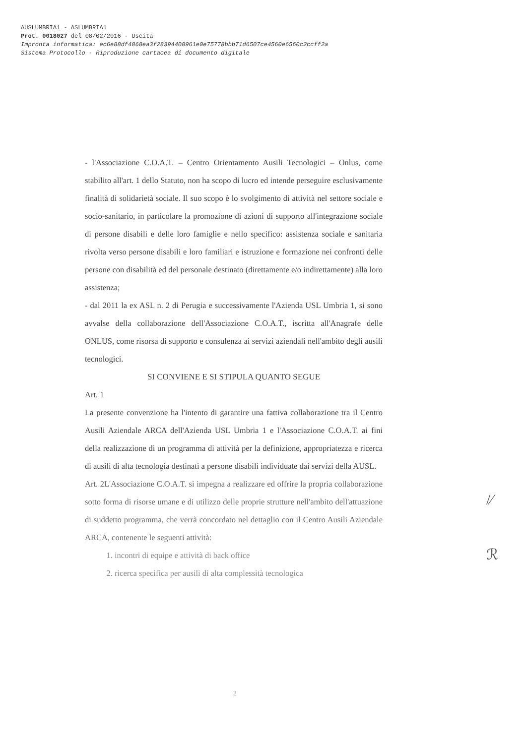AUSLUMBRIA1 - ASLUMBRIA1
Prot. 0018027 del 08/02/2016 - Uscita
Impronta informatica: ec6e88df4068ea3f28394408961e0e75778bbb71d6507ce4560e6560c2ccff2a
Sistema Protocollo - Riproduzione cartacea di documento digitale
- l'Associazione C.O.A.T. – Centro Orientamento Ausili Tecnologici – Onlus, come stabilito all'art. 1 dello Statuto, non ha scopo di lucro ed intende perseguire esclusivamente finalità di solidarietà sociale. Il suo scopo è lo svolgimento di attività nel settore sociale e socio-sanitario, in particolare la promozione di azioni di supporto all'integrazione sociale di persone disabili e delle loro famiglie e nello specifico: assistenza sociale e sanitaria rivolta verso persone disabili e loro familiari e istruzione e formazione nei confronti delle persone con disabilità ed del personale destinato (direttamente e/o indirettamente) alla loro assistenza;
- dal 2011 la ex ASL n. 2 di Perugia e successivamente l'Azienda USL Umbria 1, si sono avvalse della collaborazione dell'Associazione C.O.A.T., iscritta all'Anagrafe delle ONLUS, come risorsa di supporto e consulenza ai servizi aziendali nell'ambito degli ausili tecnologici.
SI CONVIENE E SI STIPULA QUANTO SEGUE
Art. 1
La presente convenzione ha l'intento di garantire una fattiva collaborazione tra il Centro Ausili Aziendale ARCA dell'Azienda USL Umbria 1 e l'Associazione C.O.A.T. ai fini della realizzazione di un programma di attività per la definizione, appropriatezza e ricerca di ausili di alta tecnologia destinati a persone disabili individuate dai servizi della AUSL.
Art. 2L'Associazione C.O.A.T. si impegna a realizzare ed offrire la propria collaborazione sotto forma di risorse umane e di utilizzo delle proprie strutture nell'ambito dell'attuazione di suddetto programma, che verrà concordato nel dettaglio con il Centro Ausili Aziendale ARCA, contenente le seguenti attività:
1. incontri di equipe e attività di back office
2. ricerca specifica per ausili di alta complessità tecnologica
/⁄
ℛ
2